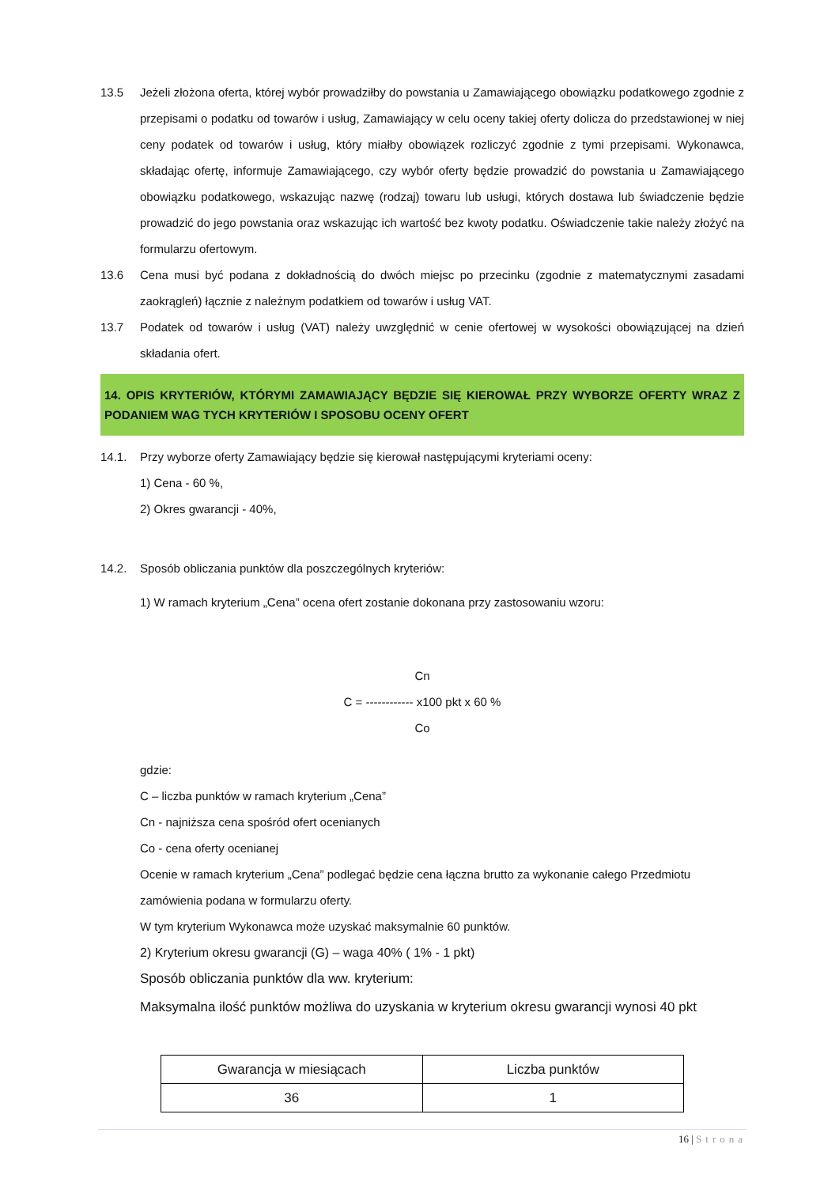13.5 Jeżeli złożona oferta, której wybór prowadziłby do powstania u Zamawiającego obowiązku podatkowego zgodnie z przepisami o podatku od towarów i usług, Zamawiający w celu oceny takiej oferty dolicza do przedstawionej w niej ceny podatek od towarów i usług, który miałby obowiązek rozliczyć zgodnie z tymi przepisami. Wykonawca, składając ofertę, informuje Zamawiającego, czy wybór oferty będzie prowadzić do powstania u Zamawiającego obowiązku podatkowego, wskazując nazwę (rodzaj) towaru lub usługi, których dostawa lub świadczenie będzie prowadzić do jego powstania oraz wskazując ich wartość bez kwoty podatku. Oświadczenie takie należy złożyć na formularzu ofertowym.
13.6 Cena musi być podana z dokładnością do dwóch miejsc po przecinku (zgodnie z matematycznymi zasadami zaokrągleń) łącznie z należnym podatkiem od towarów i usług VAT.
13.7 Podatek od towarów i usług (VAT) należy uwzględnić w cenie ofertowej w wysokości obowiązującej na dzień składania ofert.
14. OPIS KRYTERIÓW, KTÓRYMI ZAMAWIAJĄCY BĘDZIE SIĘ KIEROWAŁ PRZY WYBORZE OFERTY WRAZ Z PODANIEM WAG TYCH KRYTERIÓW I SPOSOBU OCENY OFERT
14.1. Przy wyborze oferty Zamawiający będzie się kierował następującymi kryteriami oceny:
1) Cena - 60 %,
2) Okres gwarancji - 40%,
14.2. Sposób obliczania punktów dla poszczególnych kryteriów:
1) W ramach kryterium „Cena” ocena ofert zostanie dokonana przy zastosowaniu wzoru:
Cn
C = ------------ x100 pkt x 60 %
Co
gdzie:
C – liczba punktów w ramach kryterium „Cena”
Cn - najniższa cena spośród ofert ocenianych
Co - cena oferty ocenianej
Ocenie w ramach kryterium „Cena” podlegać będzie cena łączna brutto za wykonanie całego Przedmiotu zamówienia podana w formularzu oferty.
W tym kryterium Wykonawca może uzyskać maksymalnie 60 punktów.
2) Kryterium okresu gwarancji (G) – waga 40% ( 1% - 1 pkt)
Sposób obliczania punktów dla ww. kryterium:
Maksymalna ilość punktów możliwa do uzyskania w kryterium okresu gwarancji wynosi 40 pkt
| Gwarancja w miesiącach | Liczba punktów |
| 36 | 1 |
16 | Strona